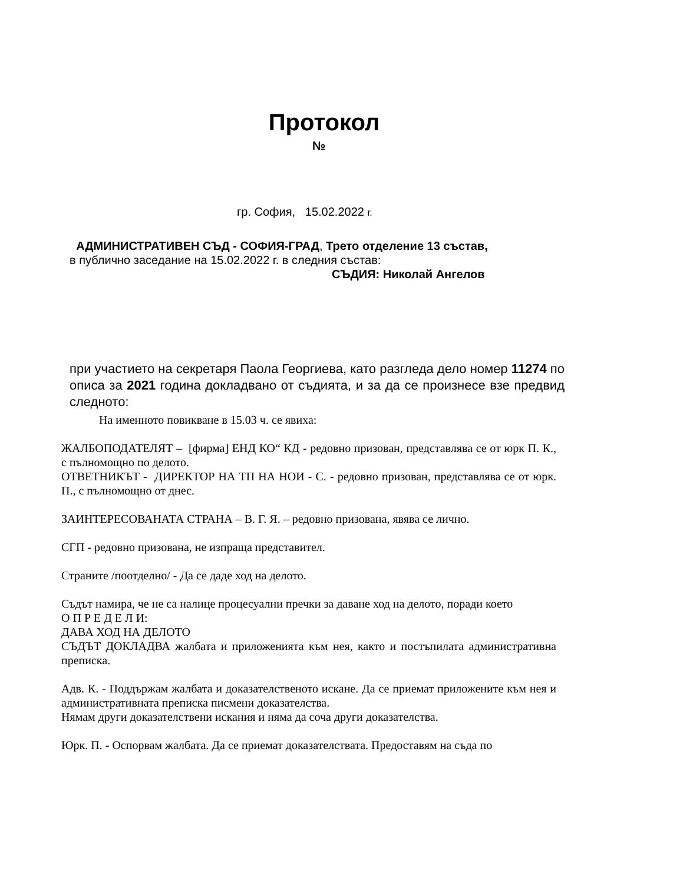Протокол
№
гр. София, 15.02.2022 г.
АДМИНИСТРАТИВЕН СЪД - СОФИЯ-ГРАД, Трето отделение 13 състав,
в публично заседание на 15.02.2022 г. в следния състав:
СЪДИЯ: Николай Ангелов
при участието на секретаря Паола Георгиева, като разгледа дело номер 11274 по описа за 2021 година докладвано от съдията, и за да се произнесе взе предвид следното:
На именното повикване в 15.03 ч. се явиха:
ЖАЛБОПОДАТЕЛЯТ – [фирма] ЕНД КО“ КД - редовно призован, представлява се от юрк П. К., с пълномощно по делото.
ОТВЕТНИКЪТ - ДИРЕКТОР НА ТП НА НОИ - С. - редовно призован, представлява се от юрк. П., с пълномощно от днес.
ЗАИНТЕРЕСОВАНАТА СТРАНА – В. Г. Я. – редовно призована, явява се лично.
СГП - редовно призована, не изпраща представител.
Страните /поотделно/ - Да се даде ход на делото.
Съдът намира, че не са налице процесуални пречки за даване ход на делото, поради което
О П Р Е Д Е Л И:
ДАВА ХОД НА ДЕЛОТО
СЪДЪТ ДОКЛАДВА жалбата и приложенията към нея, както и постъпилата административна преписка.
Адв. К. - Поддържам жалбата и доказателственото искане. Да се приемат приложените към нея и административната преписка писмени доказателства.
Нямам други доказателствени искания и няма да соча други доказателства.
Юрк. П. - Оспорвам жалбата. Да се приемат доказателствата. Предоставям на съда по